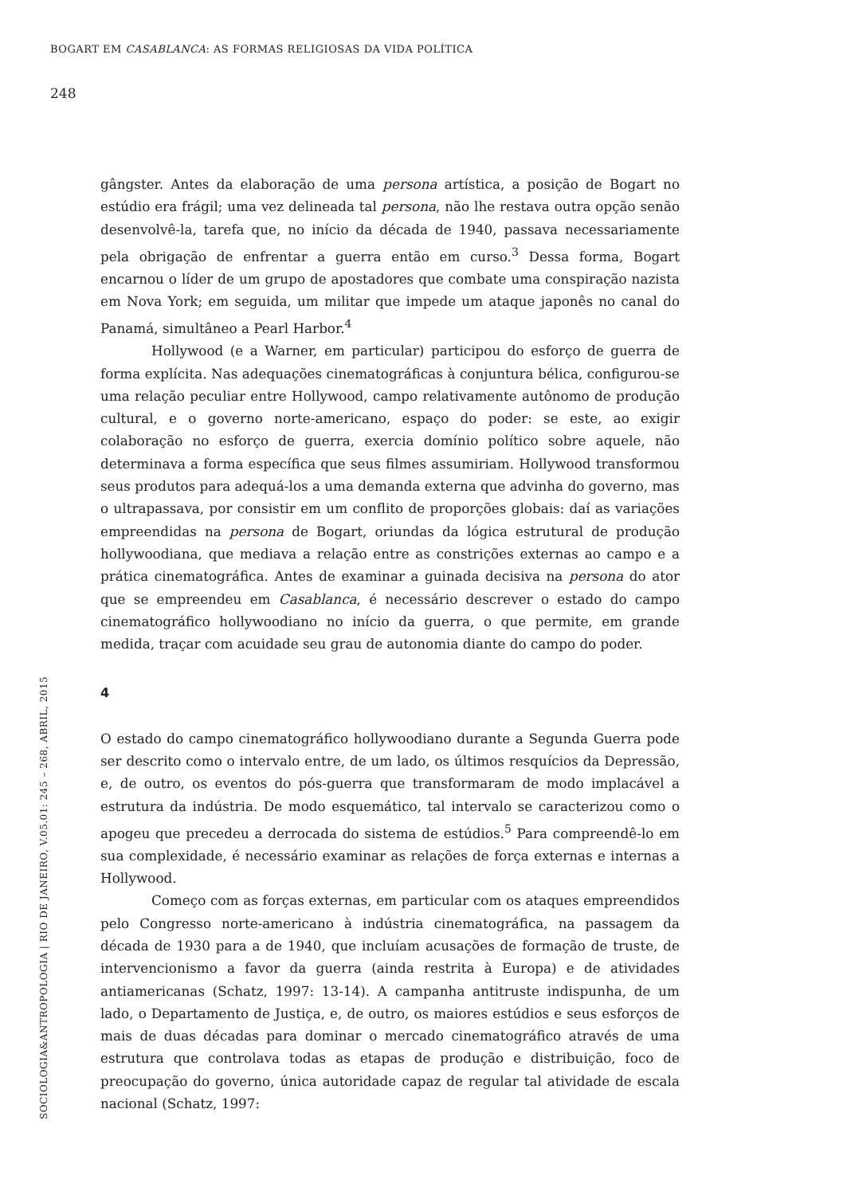BOGART EM CASABLANCA: AS FORMAS RELIGIOSAS DA VIDA POLÍTICA
248
gângster. Antes da elaboração de uma persona artística, a posição de Bogart no estúdio era frágil; uma vez delineada tal persona, não lhe restava outra opção senão desenvolvê-la, tarefa que, no início da década de 1940, passava necessariamente pela obrigação de enfrentar a guerra então em curso.<sup>3</sup> Dessa forma, Bogart encarnou o líder de um grupo de apostadores que combate uma conspiração nazista em Nova York; em seguida, um militar que impede um ataque japonês no canal do Panamá, simultâneo a Pearl Harbor.<sup>4</sup>
Hollywood (e a Warner, em particular) participou do esforço de guerra de forma explícita. Nas adequações cinematográficas à conjuntura bélica, configurou-se uma relação peculiar entre Hollywood, campo relativamente autônomo de produção cultural, e o governo norte-americano, espaço do poder: se este, ao exigir colaboração no esforço de guerra, exercia domínio político sobre aquele, não determinava a forma específica que seus filmes assumiriam. Hollywood transformou seus produtos para adequá-los a uma demanda externa que advinha do governo, mas o ultrapassava, por consistir em um conflito de proporções globais: daí as variações empreendidas na persona de Bogart, oriundas da lógica estrutural de produção hollywoodiana, que mediava a relação entre as constrições externas ao campo e a prática cinematográfica. Antes de examinar a guinada decisiva na persona do ator que se empreendeu em Casablanca, é necessário descrever o estado do campo cinematográfico hollywoodiano no início da guerra, o que permite, em grande medida, traçar com acuidade seu grau de autonomia diante do campo do poder.
4
O estado do campo cinematográfico hollywoodiano durante a Segunda Guerra pode ser descrito como o intervalo entre, de um lado, os últimos resquícios da Depressão, e, de outro, os eventos do pós-guerra que transformaram de modo implacável a estrutura da indústria. De modo esquemático, tal intervalo se caracterizou como o apogeu que precedeu a derrocada do sistema de estúdios.<sup>5</sup> Para compreendê-lo em sua complexidade, é necessário examinar as relações de força externas e internas a Hollywood.
Começo com as forças externas, em particular com os ataques empreendidos pelo Congresso norte-americano à indústria cinematográfica, na passagem da década de 1930 para a de 1940, que incluíam acusações de formação de truste, de intervencionismo a favor da guerra (ainda restrita à Europa) e de atividades antiamericanas (Schatz, 1997: 13-14). A campanha antitruste indispunha, de um lado, o Departamento de Justiça, e, de outro, os maiores estúdios e seus esforços de mais de duas décadas para dominar o mercado cinematográfico através de uma estrutura que controlava todas as etapas de produção e distribuição, foco de preocupação do governo, única autoridade capaz de regular tal atividade de escala nacional (Schatz, 1997:
SOCIOLOGIA&ANTROPOLOGIA | RIO DE JANEIRO, V.05.01: 245 – 268, ABRIL, 2015